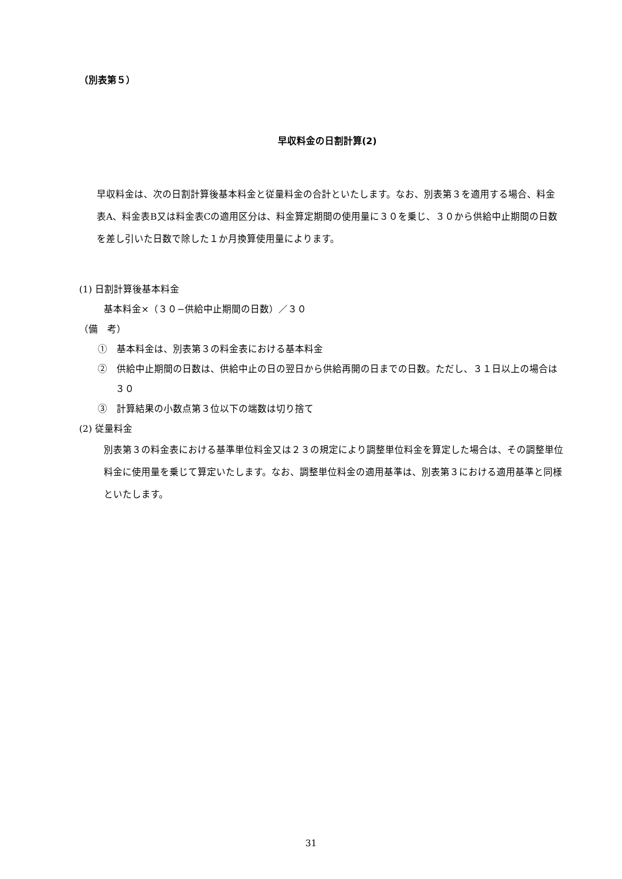（別表第５）
早収料金の日割計算(2)
早収料金は、次の日割計算後基本料金と従量料金の合計といたします。なお、別表第３を適用する場合、料金表A、料金表B又は料金表Cの適用区分は、料金算定期間の使用量に３０を乗じ、３０から供給中止期間の日数を差し引いた日数で除した１か月換算使用量によります。
(1) 日割計算後基本料金
基本料金×（３０−供給中止期間の日数）／３０
（備　考）
①　基本料金は、別表第３の料金表における基本料金
②　供給中止期間の日数は、供給中止の日の翌日から供給再開の日までの日数。ただし、３１日以上の場合は３０
③　計算結果の小数点第３位以下の端数は切り捨て
(2) 従量料金
別表第３の料金表における基準単位料金又は２３の規定により調整単位料金を算定した場合は、その調整単位料金に使用量を乗じて算定いたします。なお、調整単位料金の適用基準は、別表第３における適用基準と同様といたします。
31